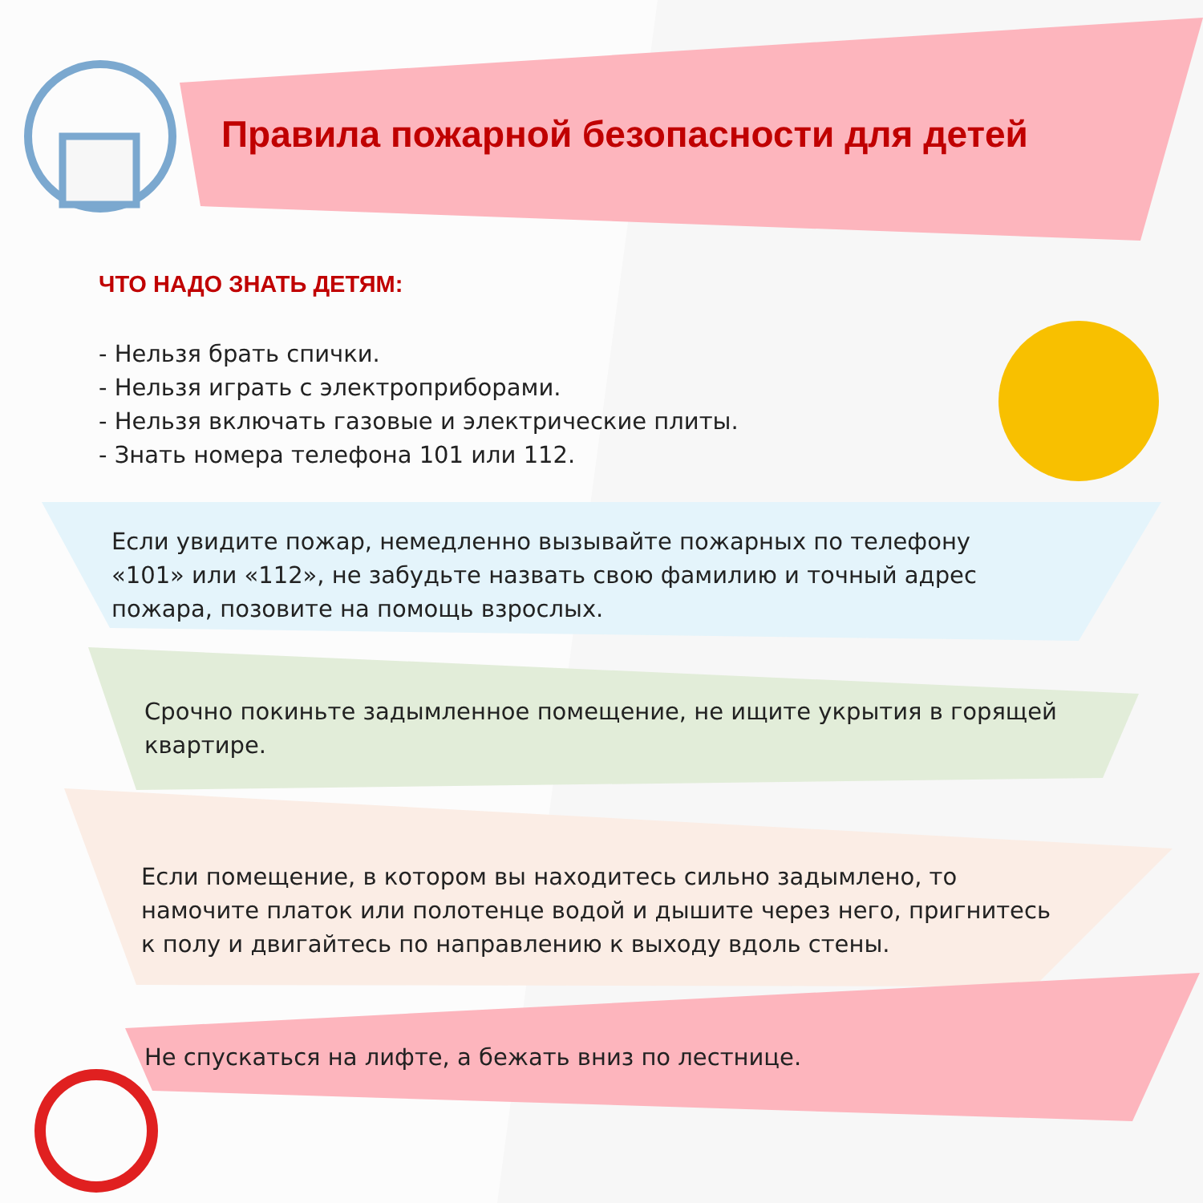Правила пожарной безопасности для детей
ЧТО НАДО ЗНАТЬ ДЕТЯМ:
- Нельзя брать спички.
- Нельзя играть с электроприборами.
- Нельзя включать газовые и электрические плиты.
- Знать номера телефона 101 или 112.
Если увидите пожар, немедленно вызывайте пожарных по телефону «101» или «112», не забудьте назвать свою фамилию и точный адрес пожара, позовите на помощь взрослых.
Срочно покиньте задымленное помещение, не ищите укрытия в горящей квартире.
Если помещение, в котором вы находитесь сильно задымлено, то намочите платок или полотенце водой и дышите через него, пригнитесь к полу и двигайтесь по направлению к выходу вдоль стены.
Не спускаться на лифте, а бежать вниз по лестнице.